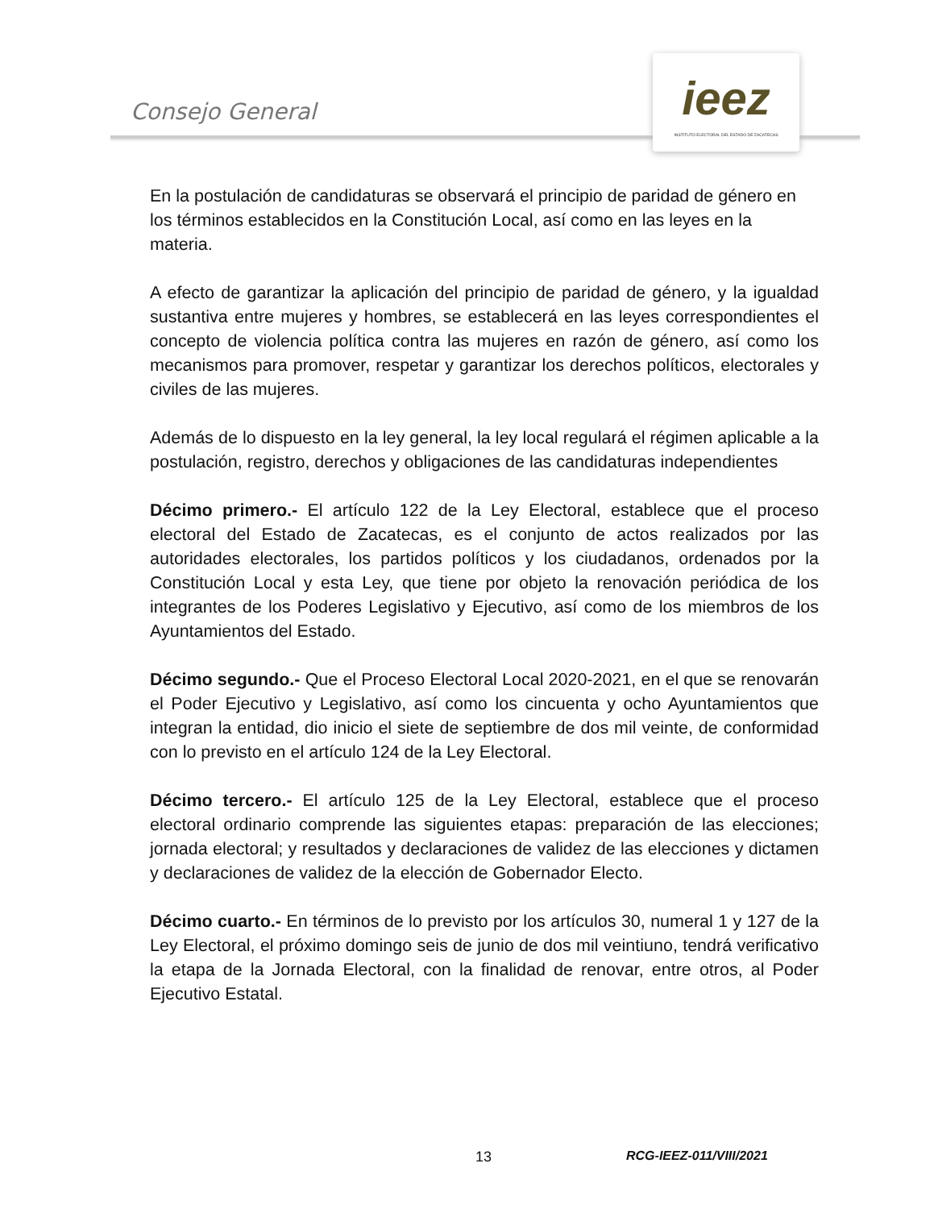Consejo General
ieez
INSTITUTO ELECTORAL DEL ESTADO DE ZACATECAS
En la postulación de candidaturas se observará el principio de paridad de género en los términos establecidos en la Constitución Local, así como en las leyes en la materia.
A efecto de garantizar la aplicación del principio de paridad de género, y la igualdad sustantiva entre mujeres y hombres, se establecerá en las leyes correspondientes el concepto de violencia política contra las mujeres en razón de género, así como los mecanismos para promover, respetar y garantizar los derechos políticos, electorales y civiles de las mujeres.
Además de lo dispuesto en la ley general, la ley local regulará el régimen aplicable a la postulación, registro, derechos y obligaciones de las candidaturas independientes
Décimo primero.- El artículo 122 de la Ley Electoral, establece que el proceso electoral del Estado de Zacatecas, es el conjunto de actos realizados por las autoridades electorales, los partidos políticos y los ciudadanos, ordenados por la Constitución Local y esta Ley, que tiene por objeto la renovación periódica de los integrantes de los Poderes Legislativo y Ejecutivo, así como de los miembros de los Ayuntamientos del Estado.
Décimo segundo.- Que el Proceso Electoral Local 2020-2021, en el que se renovarán el Poder Ejecutivo y Legislativo, así como los cincuenta y ocho Ayuntamientos que integran la entidad, dio inicio el siete de septiembre de dos mil veinte, de conformidad con lo previsto en el artículo 124 de la Ley Electoral.
Décimo tercero.- El artículo 125 de la Ley Electoral, establece que el proceso electoral ordinario comprende las siguientes etapas: preparación de las elecciones; jornada electoral; y resultados y declaraciones de validez de las elecciones y dictamen y declaraciones de validez de la elección de Gobernador Electo.
Décimo cuarto.- En términos de lo previsto por los artículos 30, numeral 1 y 127 de la Ley Electoral, el próximo domingo seis de junio de dos mil veintiuno, tendrá verificativo la etapa de la Jornada Electoral, con la finalidad de renovar, entre otros, al Poder Ejecutivo Estatal.
13 RCG-IEEZ-011/VIII/2021